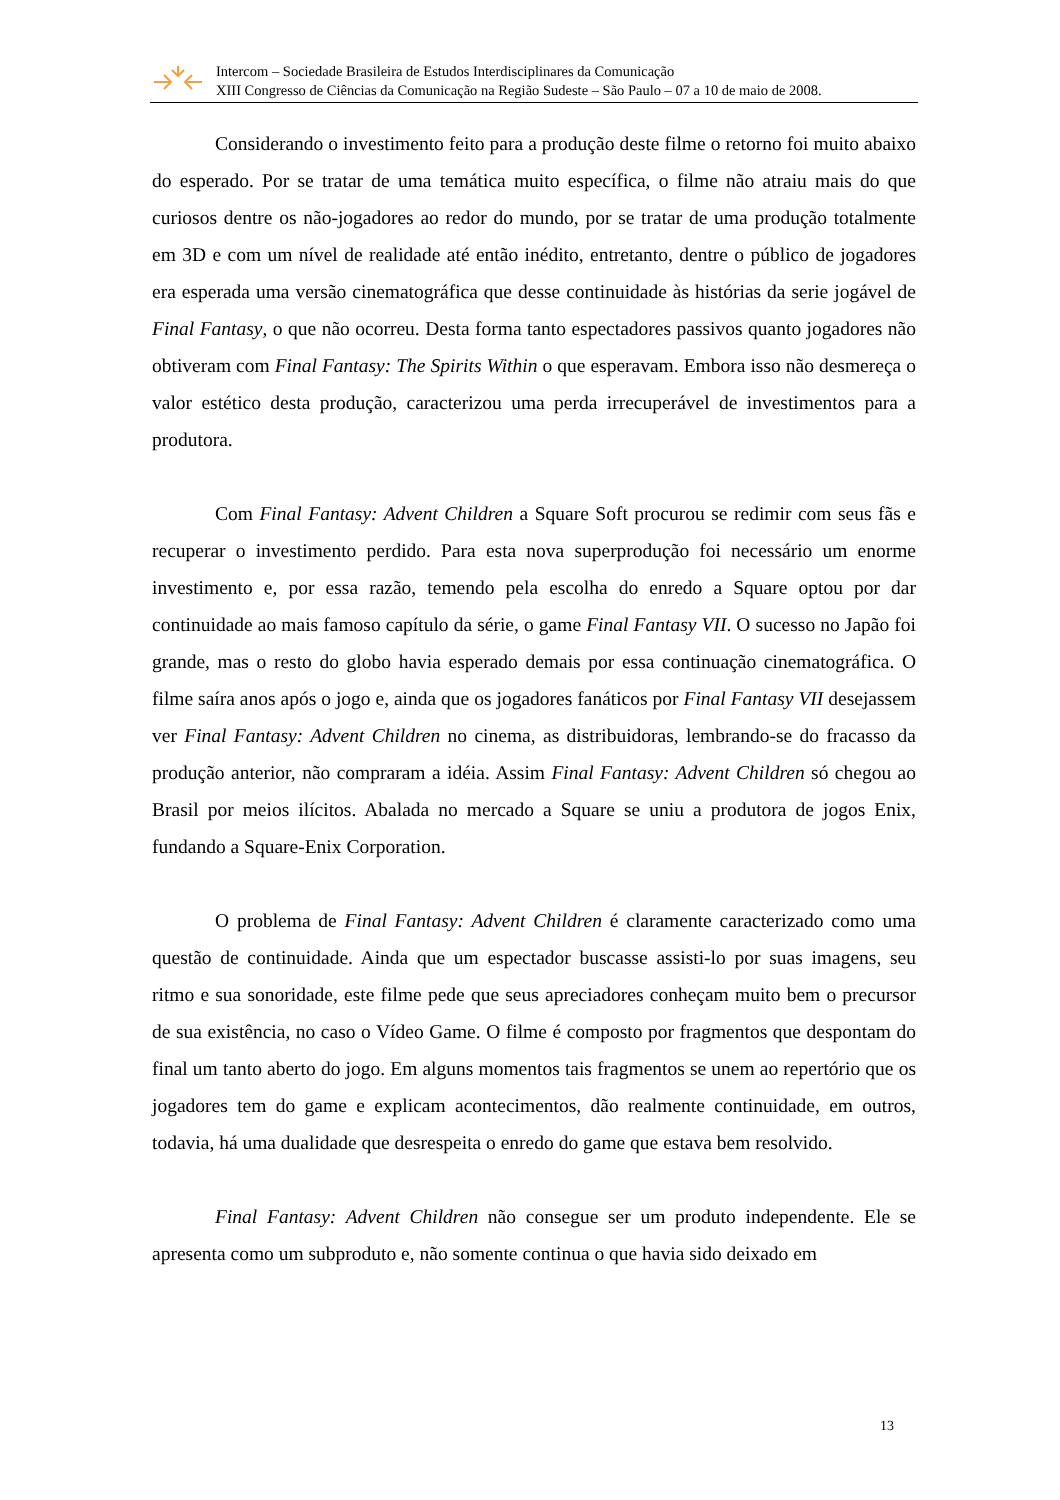Intercom – Sociedade Brasileira de Estudos Interdisciplinares da Comunicação
XIII Congresso de Ciências da Comunicação na Região Sudeste – São Paulo – 07 a 10 de maio de 2008.
Considerando o investimento feito para a produção deste filme o retorno foi muito abaixo do esperado. Por se tratar de uma temática muito específica, o filme não atraiu mais do que curiosos dentre os não-jogadores ao redor do mundo, por se tratar de uma produção totalmente em 3D e com um nível de realidade até então inédito, entretanto, dentre o público de jogadores era esperada uma versão cinematográfica que desse continuidade às histórias da serie jogável de Final Fantasy, o que não ocorreu. Desta forma tanto espectadores passivos quanto jogadores não obtiveram com Final Fantasy: The Spirits Within o que esperavam. Embora isso não desmereça o valor estético desta produção, caracterizou uma perda irrecuperável de investimentos para a produtora.
Com Final Fantasy: Advent Children a Square Soft procurou se redimir com seus fãs e recuperar o investimento perdido. Para esta nova superprodução foi necessário um enorme investimento e, por essa razão, temendo pela escolha do enredo a Square optou por dar continuidade ao mais famoso capítulo da série, o game Final Fantasy VII. O sucesso no Japão foi grande, mas o resto do globo havia esperado demais por essa continuação cinematográfica. O filme saíra anos após o jogo e, ainda que os jogadores fanáticos por Final Fantasy VII desejassem ver Final Fantasy: Advent Children no cinema, as distribuidoras, lembrando-se do fracasso da produção anterior, não compraram a idéia. Assim Final Fantasy: Advent Children só chegou ao Brasil por meios ilícitos. Abalada no mercado a Square se uniu a produtora de jogos Enix, fundando a Square-Enix Corporation.
O problema de Final Fantasy: Advent Children é claramente caracterizado como uma questão de continuidade. Ainda que um espectador buscasse assisti-lo por suas imagens, seu ritmo e sua sonoridade, este filme pede que seus apreciadores conheçam muito bem o precursor de sua existência, no caso o Vídeo Game. O filme é composto por fragmentos que despontam do final um tanto aberto do jogo. Em alguns momentos tais fragmentos se unem ao repertório que os jogadores tem do game e explicam acontecimentos, dão realmente continuidade, em outros, todavia, há uma dualidade que desrespeita o enredo do game que estava bem resolvido.
Final Fantasy: Advent Children não consegue ser um produto independente. Ele se apresenta como um subproduto e, não somente continua o que havia sido deixado em
13